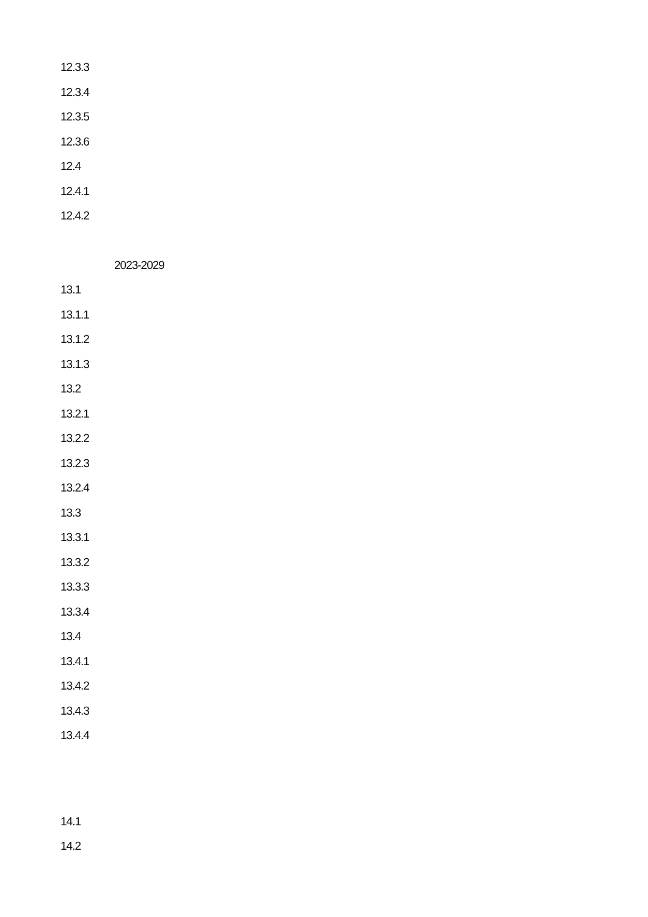12.3.3
12.3.4
12.3.5
12.3.6
12.4
12.4.1
12.4.2
2023-2029
13.1
13.1.1
13.1.2
13.1.3
13.2
13.2.1
13.2.2
13.2.3
13.2.4
13.3
13.3.1
13.3.2
13.3.3
13.3.4
13.4
13.4.1
13.4.2
13.4.3
13.4.4
14.1
14.2